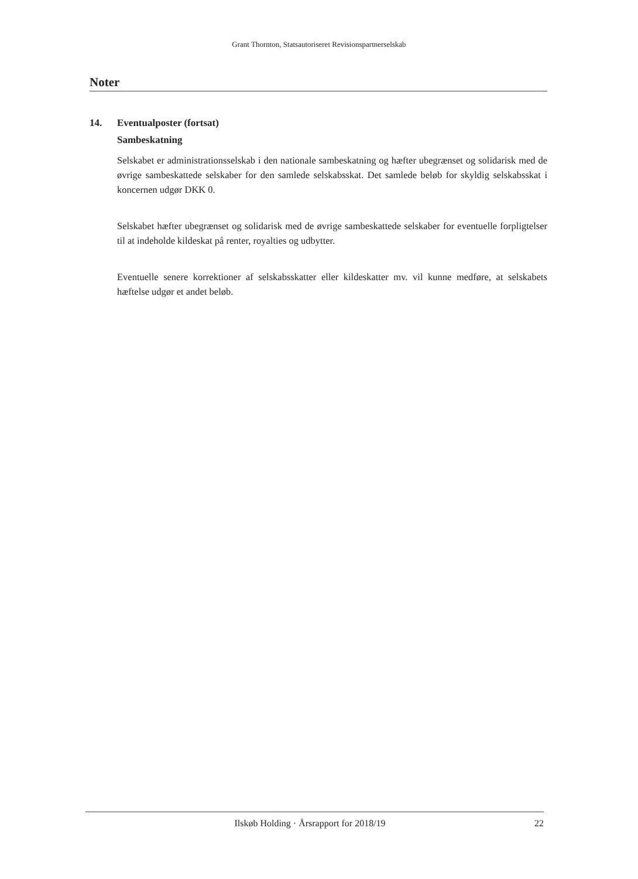Grant Thornton, Statsautoriseret Revisionspartnerselskab
Noter
14. Eventualposter (fortsat)
Sambeskatning
Selskabet er administrationsselskab i den nationale sambeskatning og hæfter ubegrænset og solidarisk med de øvrige sambeskattede selskaber for den samlede selskabsskat. Det samlede beløb for skyldig selskabsskat i koncernen udgør DKK 0.
Selskabet hæfter ubegrænset og solidarisk med de øvrige sambeskattede selskaber for eventuelle forpligtelser til at indeholde kildeskat på renter, royalties og udbytter.
Eventuelle senere korrektioner af selskabsskatter eller kildeskatter mv. vil kunne medføre, at selskabets hæftelse udgør et andet beløb.
Ilskøb Holding · Årsrapport for 2018/19 22